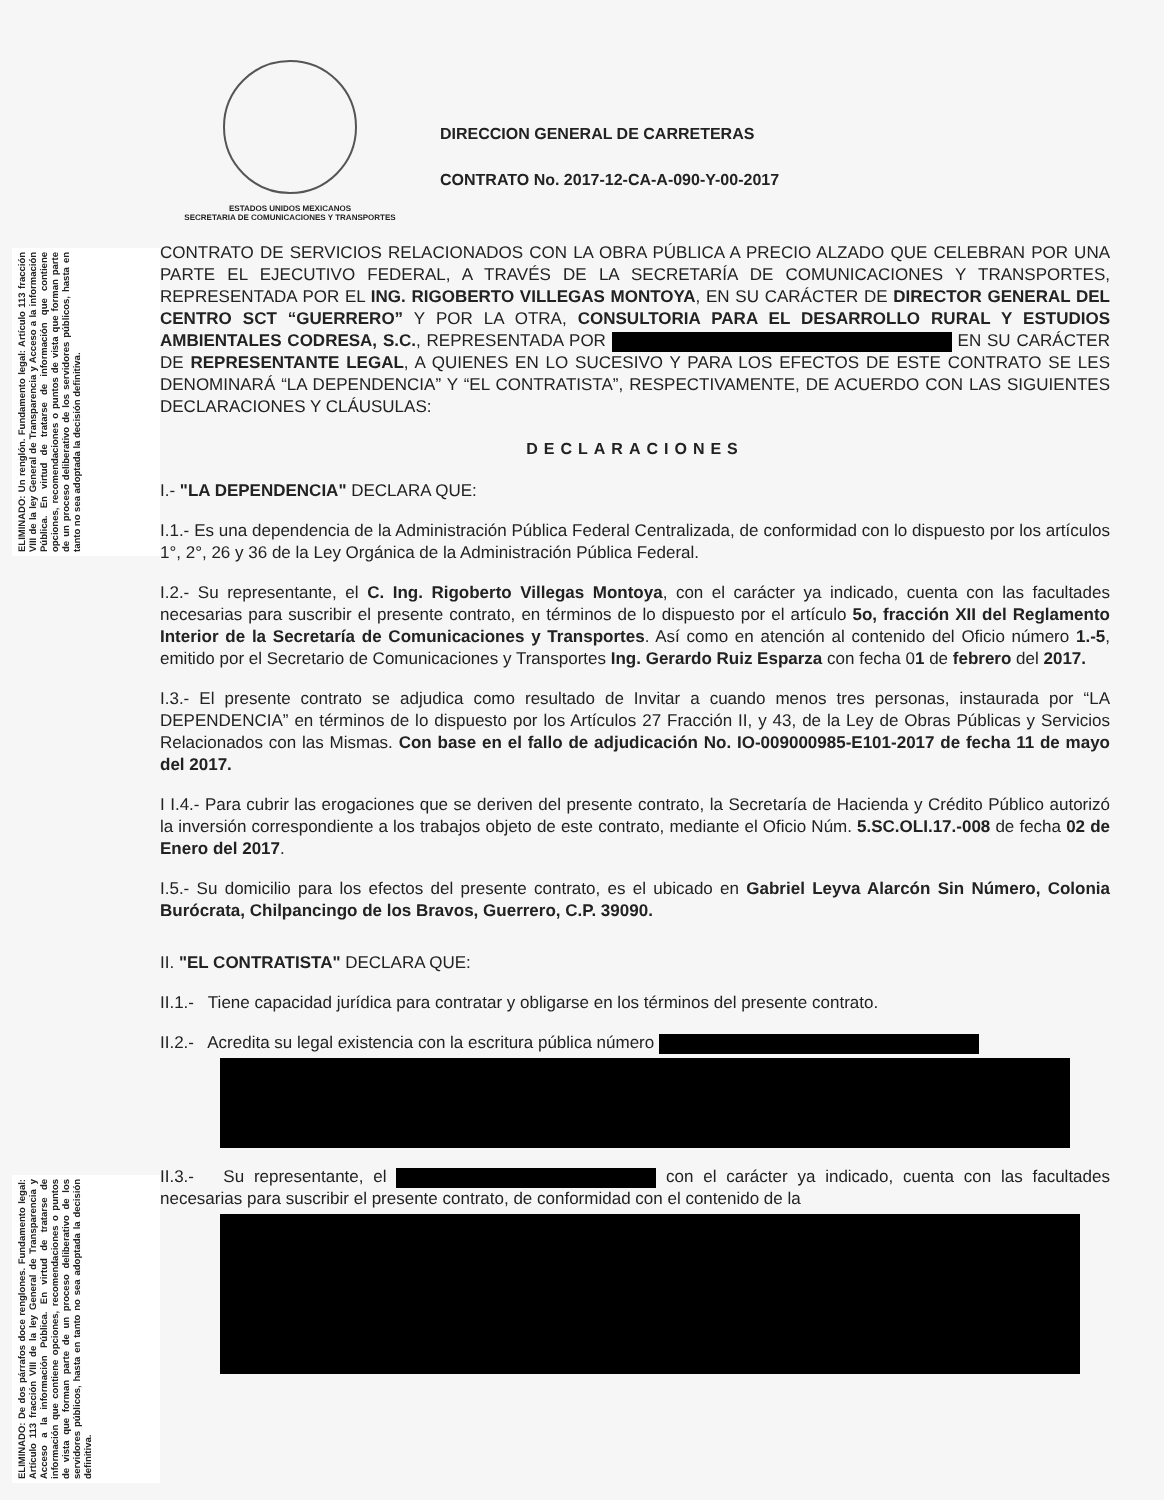ELIMINADO: Un renglón. Fundamento legal: Artículo 113 fracción VIII de la ley General de Transparencia y Acceso a la información Pública. En virtud de tratarse de información que contiene opciones, recomendaciones o puntos de vista que forman parte de un proceso deliberativo de los servidores públicos, hasta en tanto no sea adoptada la decisión definitiva.
ELIMINADO: De dos párrafos doce renglones. Fundamento legal: Artículo 113 fracción VIII de la ley General de Transparencia y Acceso a la información Pública. En virtud de tratarse de información que contiene opciones, recomendaciones o puntos de vista que forman parte de un proceso deliberativo de los servidores públicos, hasta en tanto no sea adoptada la decisión definitiva.
ESTADOS UNIDOS MEXICANOS
SECRETARIA DE COMUNICACIONES Y TRANSPORTES
DIRECCION GENERAL DE CARRETERAS
CONTRATO No. 2017-12-CA-A-090-Y-00-2017
CONTRATO DE SERVICIOS RELACIONADOS CON LA OBRA PÚBLICA A PRECIO ALZADO QUE CELEBRAN POR UNA PARTE EL EJECUTIVO FEDERAL, A TRAVÉS DE LA SECRETARÍA DE COMUNICACIONES Y TRANSPORTES, REPRESENTADA POR EL ING. RIGOBERTO VILLEGAS MONTOYA, EN SU CARÁCTER DE DIRECTOR GENERAL DEL CENTRO SCT “GUERRERO” Y POR LA OTRA, CONSULTORIA PARA EL DESARROLLO RURAL Y ESTUDIOS AMBIENTALES CODRESA, S.C., REPRESENTADA POR EN SU CARÁCTER DE REPRESENTANTE LEGAL, A QUIENES EN LO SUCESIVO Y PARA LOS EFECTOS DE ESTE CONTRATO SE LES DENOMINARÁ “LA DEPENDENCIA” Y “EL CONTRATISTA”, RESPECTIVAMENTE, DE ACUERDO CON LAS SIGUIENTES DECLARACIONES Y CLÁUSULAS:
DECLARACIONES
I.- "LA DEPENDENCIA" DECLARA QUE:
I.1.- Es una dependencia de la Administración Pública Federal Centralizada, de conformidad con lo dispuesto por los artículos 1°, 2°, 26 y 36 de la Ley Orgánica de la Administración Pública Federal.
I.2.- Su representante, el C. Ing. Rigoberto Villegas Montoya, con el carácter ya indicado, cuenta con las facultades necesarias para suscribir el presente contrato, en términos de lo dispuesto por el artículo 5o, fracción XII del Reglamento Interior de la Secretaría de Comunicaciones y Transportes. Así como en atención al contenido del Oficio número 1.-5, emitido por el Secretario de Comunicaciones y Transportes Ing. Gerardo Ruiz Esparza con fecha 01 de febrero del 2017.
I.3.- El presente contrato se adjudica como resultado de Invitar a cuando menos tres personas, instaurada por “LA DEPENDENCIA” en términos de lo dispuesto por los Artículos 27 Fracción II, y 43, de la Ley de Obras Públicas y Servicios Relacionados con las Mismas. Con base en el fallo de adjudicación No. IO-009000985-E101-2017 de fecha 11 de mayo del 2017.
I I.4.- Para cubrir las erogaciones que se deriven del presente contrato, la Secretaría de Hacienda y Crédito Público autorizó la inversión correspondiente a los trabajos objeto de este contrato, mediante el Oficio Núm. 5.SC.OLI.17.-008 de fecha 02 de Enero del 2017.
I.5.- Su domicilio para los efectos del presente contrato, es el ubicado en Gabriel Leyva Alarcón Sin Número, Colonia Burócrata, Chilpancingo de los Bravos, Guerrero, C.P. 39090.
II. "EL CONTRATISTA" DECLARA QUE:
II.1.- Tiene capacidad jurídica para contratar y obligarse en los términos del presente contrato.
II.2.- Acredita su legal existencia con la escritura pública número
II.3.- Su representante, el con el carácter ya indicado, cuenta con las facultades necesarias para suscribir el presente contrato, de conformidad con el contenido de la